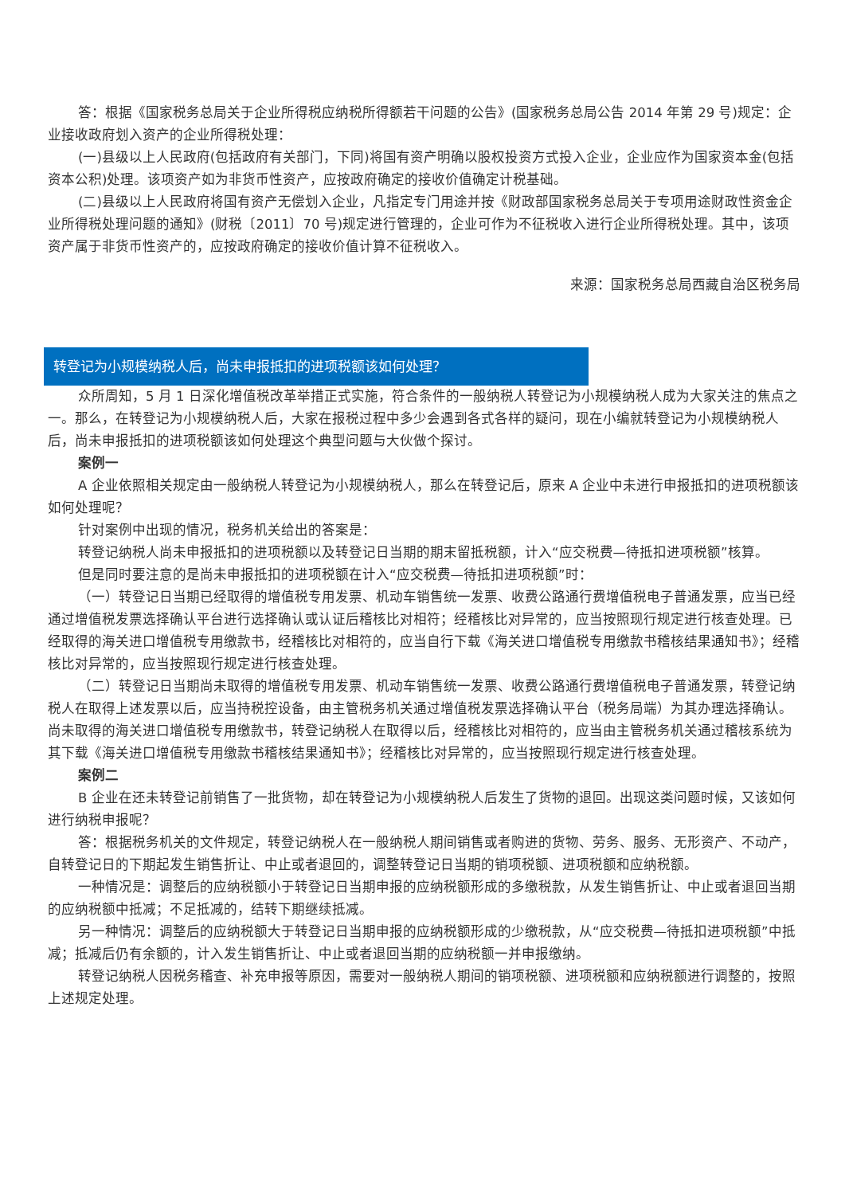答：根据《国家税务总局关于企业所得税应纳税所得额若干问题的公告》(国家税务总局公告 2014 年第 29 号)规定：企业接收政府划入资产的企业所得税处理：
(一)县级以上人民政府(包括政府有关部门，下同)将国有资产明确以股权投资方式投入企业，企业应作为国家资本金(包括资本公积)处理。该项资产如为非货币性资产，应按政府确定的接收价值确定计税基础。
(二)县级以上人民政府将国有资产无偿划入企业，凡指定专门用途并按《财政部国家税务总局关于专项用途财政性资金企业所得税处理问题的通知》(财税〔2011〕70 号)规定进行管理的，企业可作为不征税收入进行企业所得税处理。其中，该项资产属于非货币性资产的，应按政府确定的接收价值计算不征税收入。
来源：国家税务总局西藏自治区税务局
转登记为小规模纳税人后，尚未申报抵扣的进项税额该如何处理？
众所周知，5 月 1 日深化增值税改革举措正式实施，符合条件的一般纳税人转登记为小规模纳税人成为大家关注的焦点之一。那么，在转登记为小规模纳税人后，大家在报税过程中多少会遇到各式各样的疑问，现在小编就转登记为小规模纳税人后，尚未申报抵扣的进项税额该如何处理这个典型问题与大伙做个探讨。
案例一
A 企业依照相关规定由一般纳税人转登记为小规模纳税人，那么在转登记后，原来 A 企业中未进行申报抵扣的进项税额该如何处理呢？
针对案例中出现的情况，税务机关给出的答案是：
转登记纳税人尚未申报抵扣的进项税额以及转登记日当期的期末留抵税额，计入“应交税费—待抵扣进项税额”核算。
但是同时要注意的是尚未申报抵扣的进项税额在计入“应交税费—待抵扣进项税额”时：
（一）转登记日当期已经取得的增值税专用发票、机动车销售统一发票、收费公路通行费增值税电子普通发票，应当已经通过增值税发票选择确认平台进行选择确认或认证后稽核比对相符；经稽核比对异常的，应当按照现行规定进行核查处理。已经取得的海关进口增值税专用缴款书，经稽核比对相符的，应当自行下载《海关进口增值税专用缴款书稽核结果通知书》；经稽核比对异常的，应当按照现行规定进行核查处理。
（二）转登记日当期尚未取得的增值税专用发票、机动车销售统一发票、收费公路通行费增值税电子普通发票，转登记纳税人在取得上述发票以后，应当持税控设备，由主管税务机关通过增值税发票选择确认平台（税务局端）为其办理选择确认。尚未取得的海关进口增值税专用缴款书，转登记纳税人在取得以后，经稽核比对相符的，应当由主管税务机关通过稽核系统为其下载《海关进口增值税专用缴款书稽核结果通知书》；经稽核比对异常的，应当按照现行规定进行核查处理。
案例二
B 企业在还未转登记前销售了一批货物，却在转登记为小规模纳税人后发生了货物的退回。出现这类问题时候，又该如何进行纳税申报呢？
答：根据税务机关的文件规定，转登记纳税人在一般纳税人期间销售或者购进的货物、劳务、服务、无形资产、不动产，自转登记日的下期起发生销售折让、中止或者退回的，调整转登记日当期的销项税额、进项税额和应纳税额。
一种情况是：调整后的应纳税额小于转登记日当期申报的应纳税额形成的多缴税款，从发生销售折让、中止或者退回当期的应纳税额中抵减；不足抵减的，结转下期继续抵减。
另一种情况：调整后的应纳税额大于转登记日当期申报的应纳税额形成的少缴税款，从“应交税费—待抵扣进项税额”中抵减；抵减后仍有余额的，计入发生销售折让、中止或者退回当期的应纳税额一并申报缴纳。
转登记纳税人因税务稽查、补充申报等原因，需要对一般纳税人期间的销项税额、进项税额和应纳税额进行调整的，按照上述规定处理。